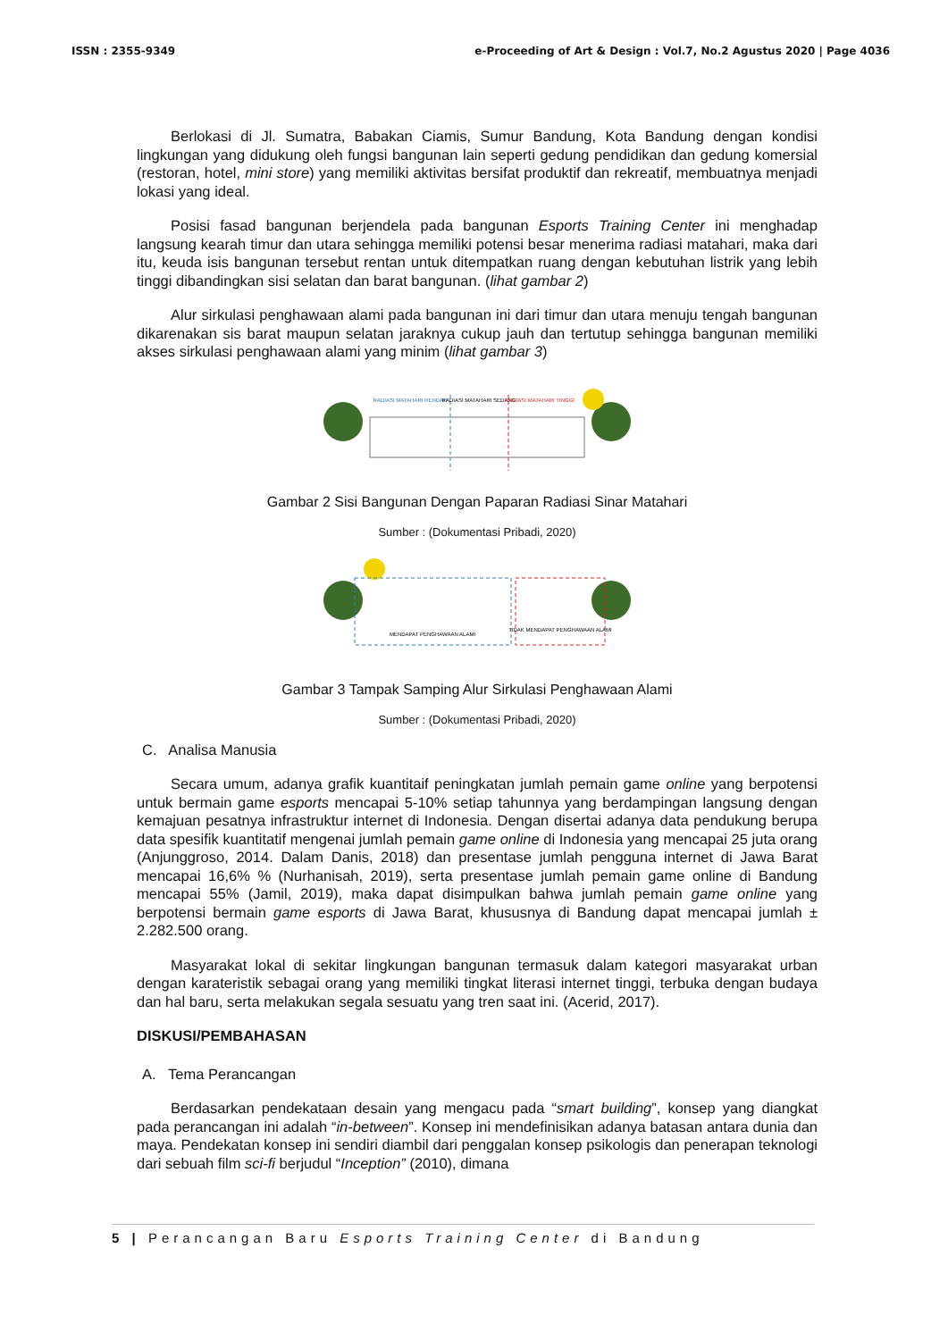ISSN : 2355-9349 e-Proceeding of Art & Design : Vol.7, No.2 Agustus 2020 | Page 4036
Berlokasi di Jl. Sumatra, Babakan Ciamis, Sumur Bandung, Kota Bandung dengan kondisi lingkungan yang didukung oleh fungsi bangunan lain seperti gedung pendidikan dan gedung komersial (restoran, hotel, mini store) yang memiliki aktivitas bersifat produktif dan rekreatif, membuatnya menjadi lokasi yang ideal.
Posisi fasad bangunan berjendela pada bangunan Esports Training Center ini menghadap langsung kearah timur dan utara sehingga memiliki potensi besar menerima radiasi matahari, maka dari itu, keuda isis bangunan tersebut rentan untuk ditempatkan ruang dengan kebutuhan listrik yang lebih tinggi dibandingkan sisi selatan dan barat bangunan. (lihat gambar 2)
Alur sirkulasi penghawaan alami pada bangunan ini dari timur dan utara menuju tengah bangunan dikarenakan sis barat maupun selatan jaraknya cukup jauh dan tertutup sehingga bangunan memiliki akses sirkulasi penghawaan alami yang minim (lihat gambar 3)
RADIASI MATAHARI RENDAH
RADIASI MATAHARI SEDANG
RADIASI MATAHARI TINGGI
Gambar 2 Sisi Bangunan Dengan Paparan Radiasi Sinar Matahari
Sumber : (Dokumentasi Pribadi, 2020)
MENDAPAT PENGHAWAAN ALAMI
TIDAK MENDAPAT PENGHAWAAN ALAMI
Gambar 3 Tampak Samping Alur Sirkulasi Penghawaan Alami
Sumber : (Dokumentasi Pribadi, 2020)
C. Analisa Manusia
Secara umum, adanya grafik kuantitaif peningkatan jumlah pemain game online yang berpotensi untuk bermain game esports mencapai 5-10% setiap tahunnya yang berdampingan langsung dengan kemajuan pesatnya infrastruktur internet di Indonesia. Dengan disertai adanya data pendukung berupa data spesifik kuantitatif mengenai jumlah pemain game online di Indonesia yang mencapai 25 juta orang (Anjunggroso, 2014. Dalam Danis, 2018) dan presentase jumlah pengguna internet di Jawa Barat mencapai 16,6% % (Nurhanisah, 2019), serta presentase jumlah pemain game online di Bandung mencapai 55% (Jamil, 2019), maka dapat disimpulkan bahwa jumlah pemain game online yang berpotensi bermain game esports di Jawa Barat, khususnya di Bandung dapat mencapai jumlah ± 2.282.500 orang.
Masyarakat lokal di sekitar lingkungan bangunan termasuk dalam kategori masyarakat urban dengan karateristik sebagai orang yang memiliki tingkat literasi internet tinggi, terbuka dengan budaya dan hal baru, serta melakukan segala sesuatu yang tren saat ini. (Acerid, 2017).
DISKUSI/PEMBAHASAN
A. Tema Perancangan
Berdasarkan pendekataan desain yang mengacu pada “smart building”, konsep yang diangkat pada perancangan ini adalah “in-between”. Konsep ini mendefinisikan adanya batasan antara dunia dan maya. Pendekatan konsep ini sendiri diambil dari penggalan konsep psikologis dan penerapan teknologi dari sebuah film sci-fi berjudul “Inception” (2010), dimana
5 | Perancangan Baru Esports Training Center di Bandung